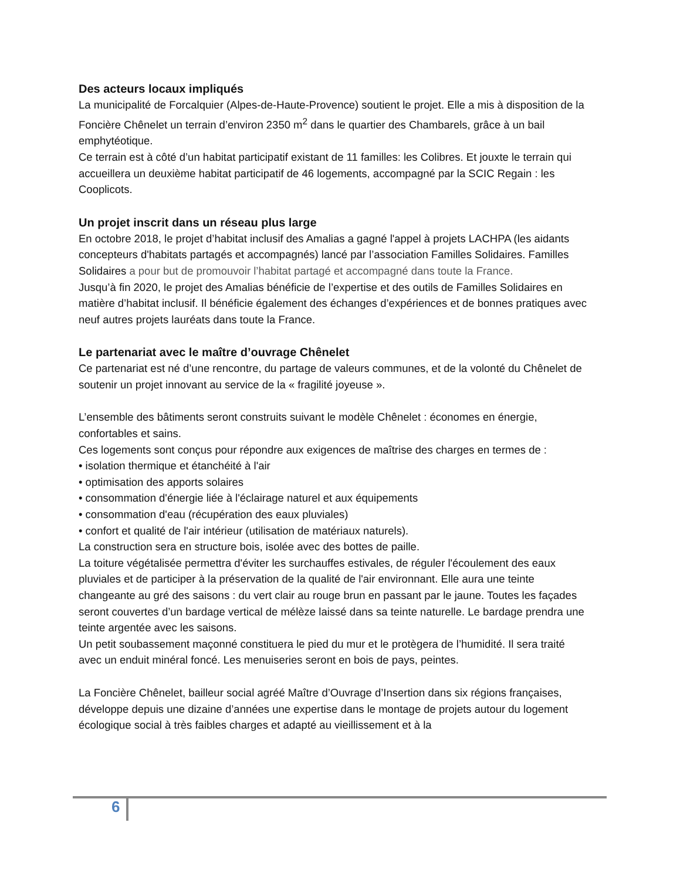Des acteurs locaux impliqués
La municipalité de Forcalquier (Alpes-de-Haute-Provence) soutient le projet. Elle a mis à disposition de la Foncière Chênelet un terrain d’environ 2350 m<sup>2</sup> dans le quartier des Chambarels, grâce à un bail emphytéotique.
Ce terrain est à côté d’un habitat participatif existant de 11 familles: les Colibres. Et jouxte le terrain qui accueillera un deuxième habitat participatif de 46 logements, accompagné par la SCIC Regain : les Cooplicots.
Un projet inscrit dans un réseau plus large
En octobre 2018, le projet d’habitat inclusif des Amalias a gagné l'appel à projets LACHPA (les aidants concepteurs d'habitats partagés et accompagnés) lancé par l’association Familles Solidaires. Familles Solidaires a pour but de promouvoir l’habitat partagé et accompagné dans toute la France.
Jusqu’à fin 2020, le projet des Amalias bénéficie de l’expertise et des outils de Familles Solidaires en matière d’habitat inclusif. Il bénéficie également des échanges d’expériences et de bonnes pratiques avec neuf autres projets lauréats dans toute la France.
Le partenariat avec le maître d’ouvrage Chênelet
Ce partenariat est né d’une rencontre, du partage de valeurs communes, et de la volonté du Chênelet de soutenir un projet innovant au service de la « fragilité joyeuse ».
L’ensemble des bâtiments seront construits suivant le modèle Chênelet : économes en énergie, confortables et sains.
Ces logements sont conçus pour répondre aux exigences de maîtrise des charges en termes de :
• isolation thermique et étanchéité à l'air
• optimisation des apports solaires
• consommation d'énergie liée à l'éclairage naturel et aux équipements
• consommation d'eau (récupération des eaux pluviales)
• confort et qualité de l'air intérieur (utilisation de matériaux naturels).
La construction sera en structure bois, isolée avec des bottes de paille.
La toiture végétalisée permettra d'éviter les surchauffes estivales, de réguler l'écoulement des eaux pluviales et de participer à la préservation de la qualité de l'air environnant. Elle aura une teinte changeante au gré des saisons : du vert clair au rouge brun en passant par le jaune. Toutes les façades seront couvertes d’un bardage vertical de mélèze laissé dans sa teinte naturelle. Le bardage prendra une teinte argentée avec les saisons.
Un petit soubassement maçonné constituera le pied du mur et le protègera de l’humidité. Il sera traité avec un enduit minéral foncé. Les menuiseries seront en bois de pays, peintes.
La Foncière Chênelet, bailleur social agréé Maître d’Ouvrage d’Insertion dans six régions françaises, développe depuis une dizaine d’années une expertise dans le montage de projets autour du logement écologique social à très faibles charges et adapté au vieillissement et à la
6